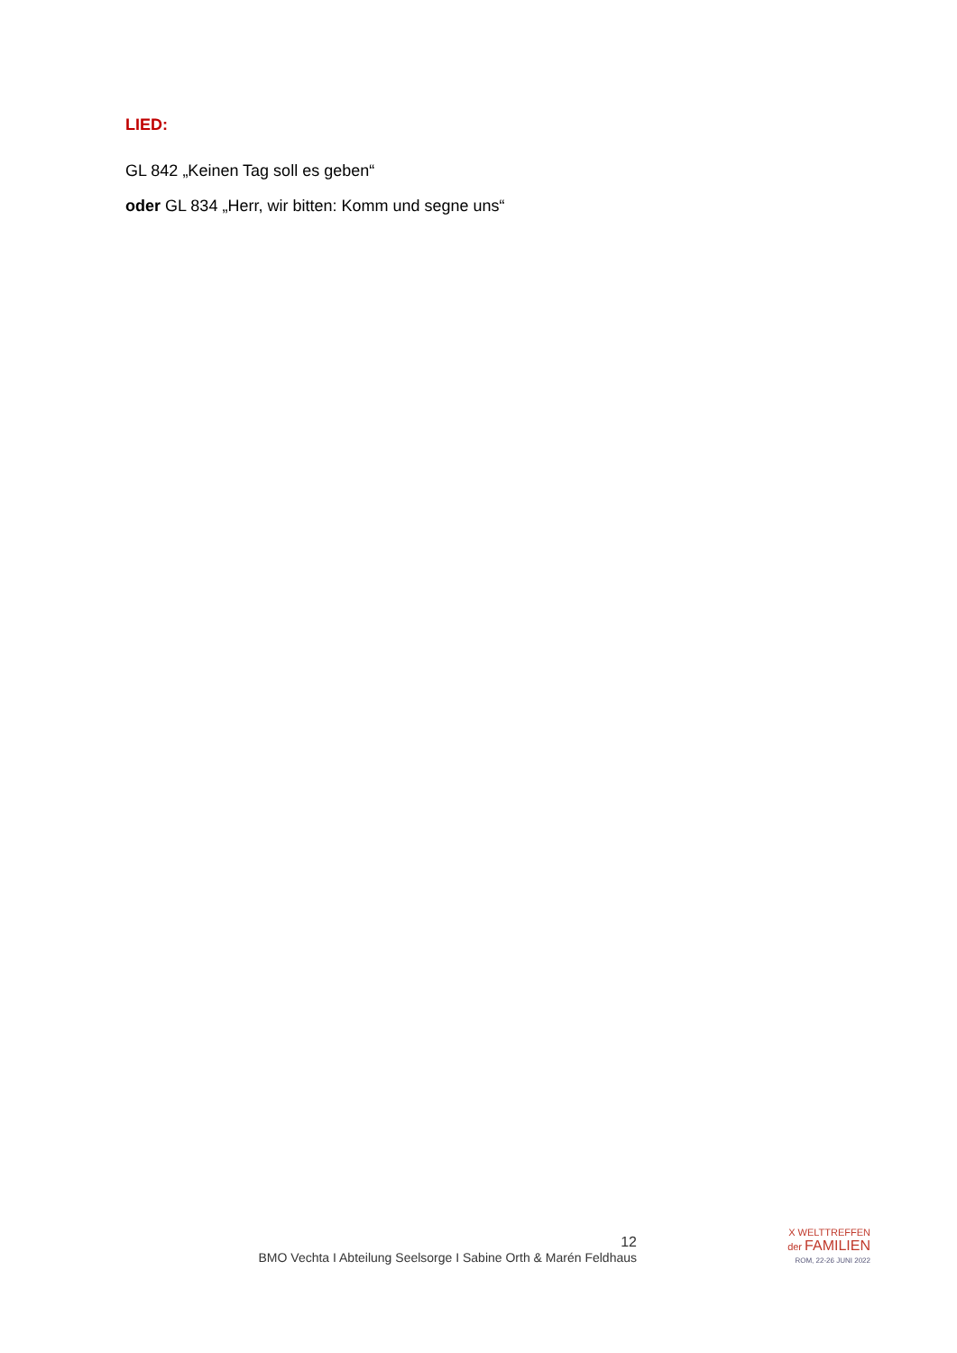LIED:
GL 842 „Keinen Tag soll es geben“
oder GL 834 „Herr, wir bitten: Komm und segne uns“
12
BMO Vechta I Abteilung Seelsorge I Sabine Orth & Marén Feldhaus
X WELTTREFFEN
der FAMILIEN
ROM, 22-26 JUNI 2022